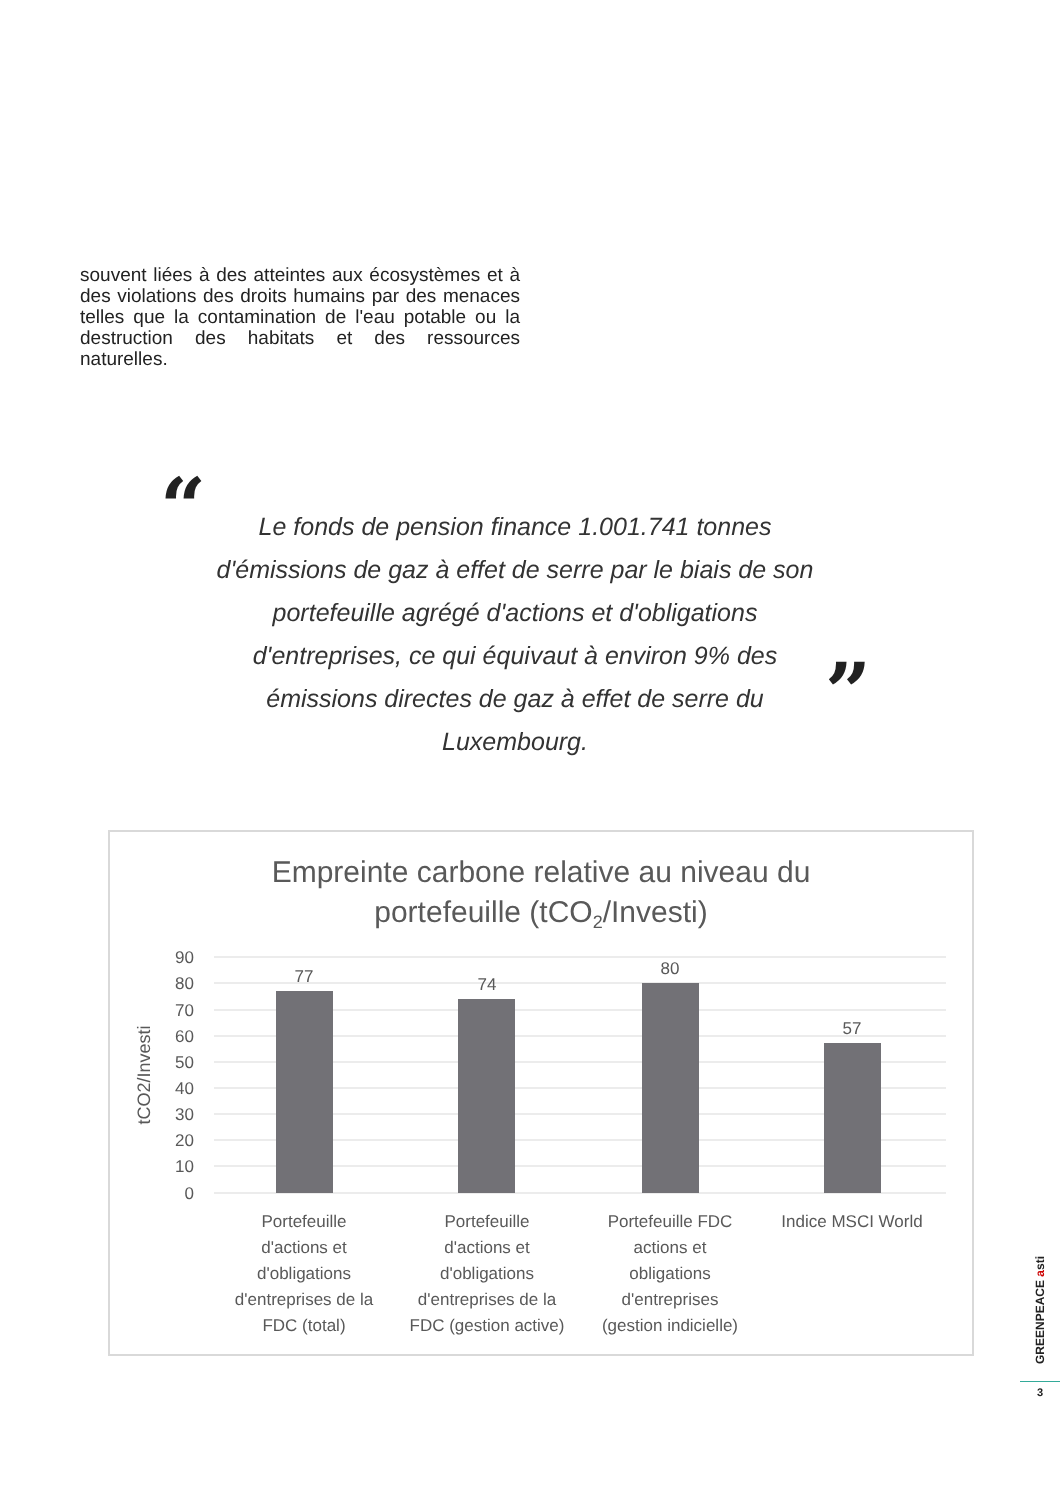souvent liées à des atteintes aux écosystèmes et à des violations des droits humains par des menaces telles que la contamination de l'eau potable ou la destruction des habitats et des ressources naturelles.
“
Le fonds de pension finance 1.001.741 tonnes d'émissions de gaz à effet de serre par le biais de son portefeuille agrégé d'actions et d'obligations d'entreprises, ce qui équivaut à environ 9% des émissions directes de gaz à effet de serre du Luxembourg.
”
Empreinte carbone relative au niveau du
portefeuille (tCO2/Investi)
90
80
70
60
50
40
30
20
10
0
tCO2/Investi
77
74
80
57
Portefeuille
d'actions et
d'obligations
d'entreprises de la
FDC (total)
Portefeuille
d'actions et
d'obligations
d'entreprises de la
FDC (gestion active)
Portefeuille FDC
actions et
obligations
d'entreprises
(gestion indicielle)
Indice MSCI World
GREENPEACE asti
3